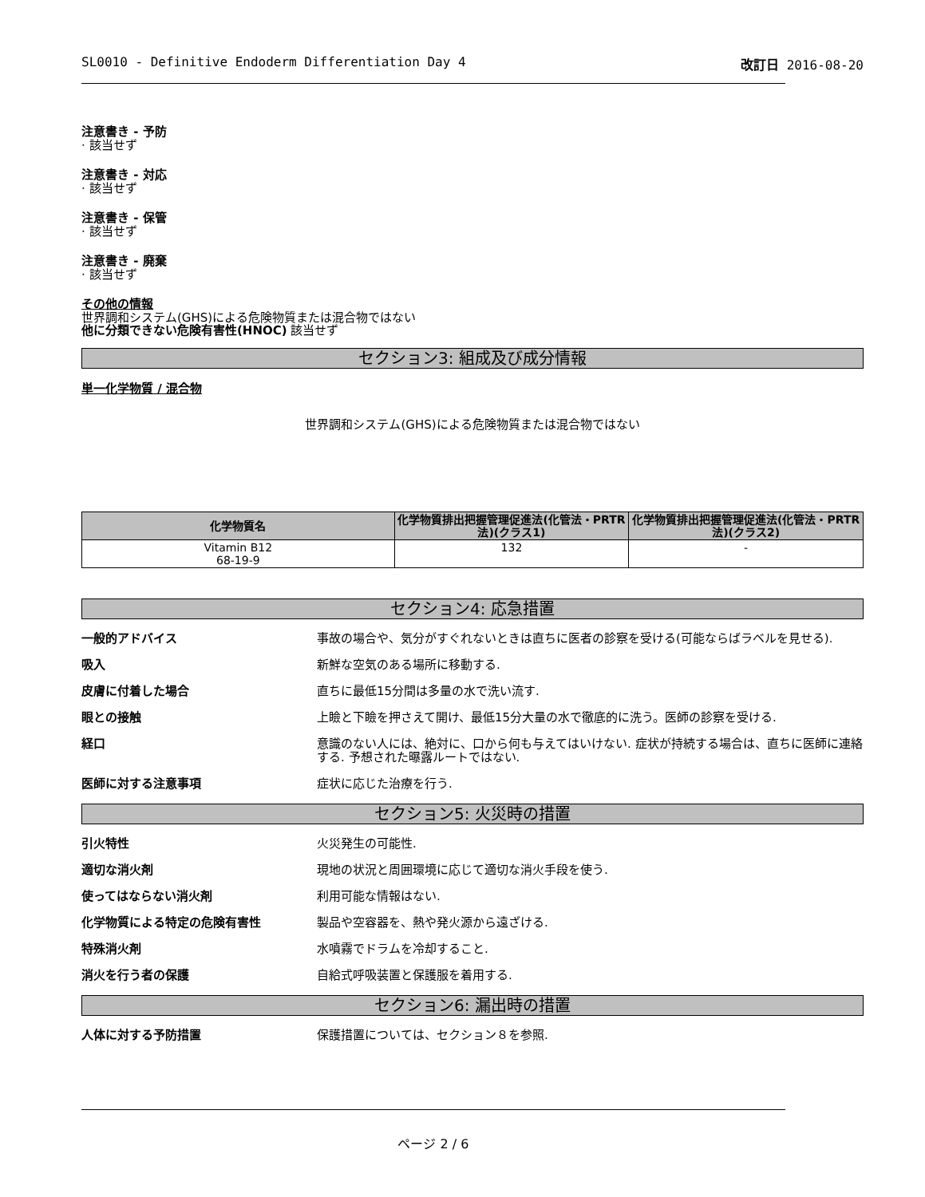SL0010 - Definitive Endoderm Differentiation Day 4 改訂日 2016-08-20
注意書き - 予防
· 該当せず
注意書き - 対応
· 該当せず
注意書き - 保管
· 該当せず
注意書き - 廃棄
· 該当せず
その他の情報
世界調和システム(GHS)による危険物質または混合物ではない
他に分類できない危険有害性(HNOC) 該当せず
セクション3: 組成及び成分情報
単一化学物質 / 混合物
世界調和システム(GHS)による危険物質または混合物ではない
| 化学物質名 | 化学物質排出把握管理促進法(化管法・PRTR法)(クラス1) | 化学物質排出把握管理促進法(化管法・PRTR法)(クラス2) |
| --- | --- | --- |
| Vitamin B12 68-19-9 | 132 | - |
セクション4: 応急措置
一般的アドバイス 事故の場合や、気分がすぐれないときは直ちに医者の診察を受ける(可能ならばラベルを見せる).
吸入 新鮮な空気のある場所に移動する.
皮膚に付着した場合 直ちに最低15分間は多量の水で洗い流す.
眼との接触 上瞼と下瞼を押さえて開け、最低15分大量の水で徹底的に洗う。医師の診察を受ける.
経口 意識のない人には、絶対に、口から何も与えてはいけない. 症状が持続する場合は、直ちに医師に連絡する. 予想された曝露ルートではない.
医師に対する注意事項 症状に応じた治療を行う.
セクション5: 火災時の措置
引火特性 火災発生の可能性.
適切な消火剤 現地の状況と周囲環境に応じて適切な消火手段を使う.
使ってはならない消火剤 利用可能な情報はない.
化学物質による特定の危険有害性 製品や空容器を、熱や発火源から遠ざける.
特殊消火剤 水噴霧でドラムを冷却すること.
消火を行う者の保護 自給式呼吸装置と保護服を着用する.
セクション6: 漏出時の措置
人体に対する予防措置 保護措置については、セクション８を参照.
ページ 2 / 6